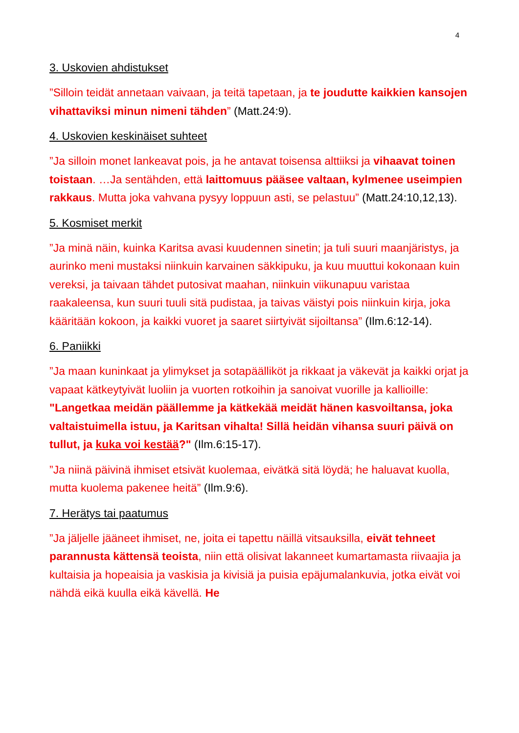4
3. Uskovien ahdistukset
”Silloin teidät annetaan vaivaan, ja teitä tapetaan, ja te joudutte kaikkien kansojen vihattaviksi minun nimeni tähden” (Matt.24:9).
4. Uskovien keskinäiset suhteet
”Ja silloin monet lankeavat pois, ja he antavat toisensa alttiiksi ja vihaavat toinen toistaan. …Ja sentähden, että laittomuus pääsee valtaan, kylmenee useimpien rakkaus. Mutta joka vahvana pysyy loppuun asti, se pelastuu” (Matt.24:10,12,13).
5. Kosmiset merkit
”Ja minä näin, kuinka Karitsa avasi kuudennen sinetin; ja tuli suuri maanjäristys, ja aurinko meni mustaksi niinkuin karvainen säkkipuku, ja kuu muuttui kokonaan kuin vereksi, ja taivaan tähdet putosivat maahan, niinkuin viikunapuu varistaa raakaleensa, kun suuri tuuli sitä pudistaa, ja taivas väistyi pois niinkuin kirja, joka kääritään kokoon, ja kaikki vuoret ja saaret siirtyivät sijoiltansa” (Ilm.6:12-14).
6. Paniikki
”Ja maan kuninkaat ja ylimykset ja sotapäälliköt ja rikkaat ja väkevät ja kaikki orjat ja vapaat kätkeytyivät luoliin ja vuorten rotkoihin ja sanoivat vuorille ja kallioille: "Langetkaa meidän päällemme ja kätkekää meidät hänen kasvoiltansa, joka valtaistuimella istuu, ja Karitsan vihalta! Sillä heidän vihansa suuri päivä on tullut, ja kuka voi kestää?" (Ilm.6:15-17).
”Ja niinä päivinä ihmiset etsivät kuolemaa, eivätkä sitä löydä; he haluavat kuolla, mutta kuolema pakenee heitä” (Ilm.9:6).
7. Herätys tai paatumus
”Ja jäljelle jääneet ihmiset, ne, joita ei tapettu näillä vitsauksilla, eivät tehneet parannusta kättensä teoista, niin että olisivat lakanneet kumartamasta riivaajia ja kultaisia ja hopeaisia ja vaskisia ja kivisiä ja puisia epäjumalankuvia, jotka eivät voi nähdä eikä kuulla eikä kävellä. He